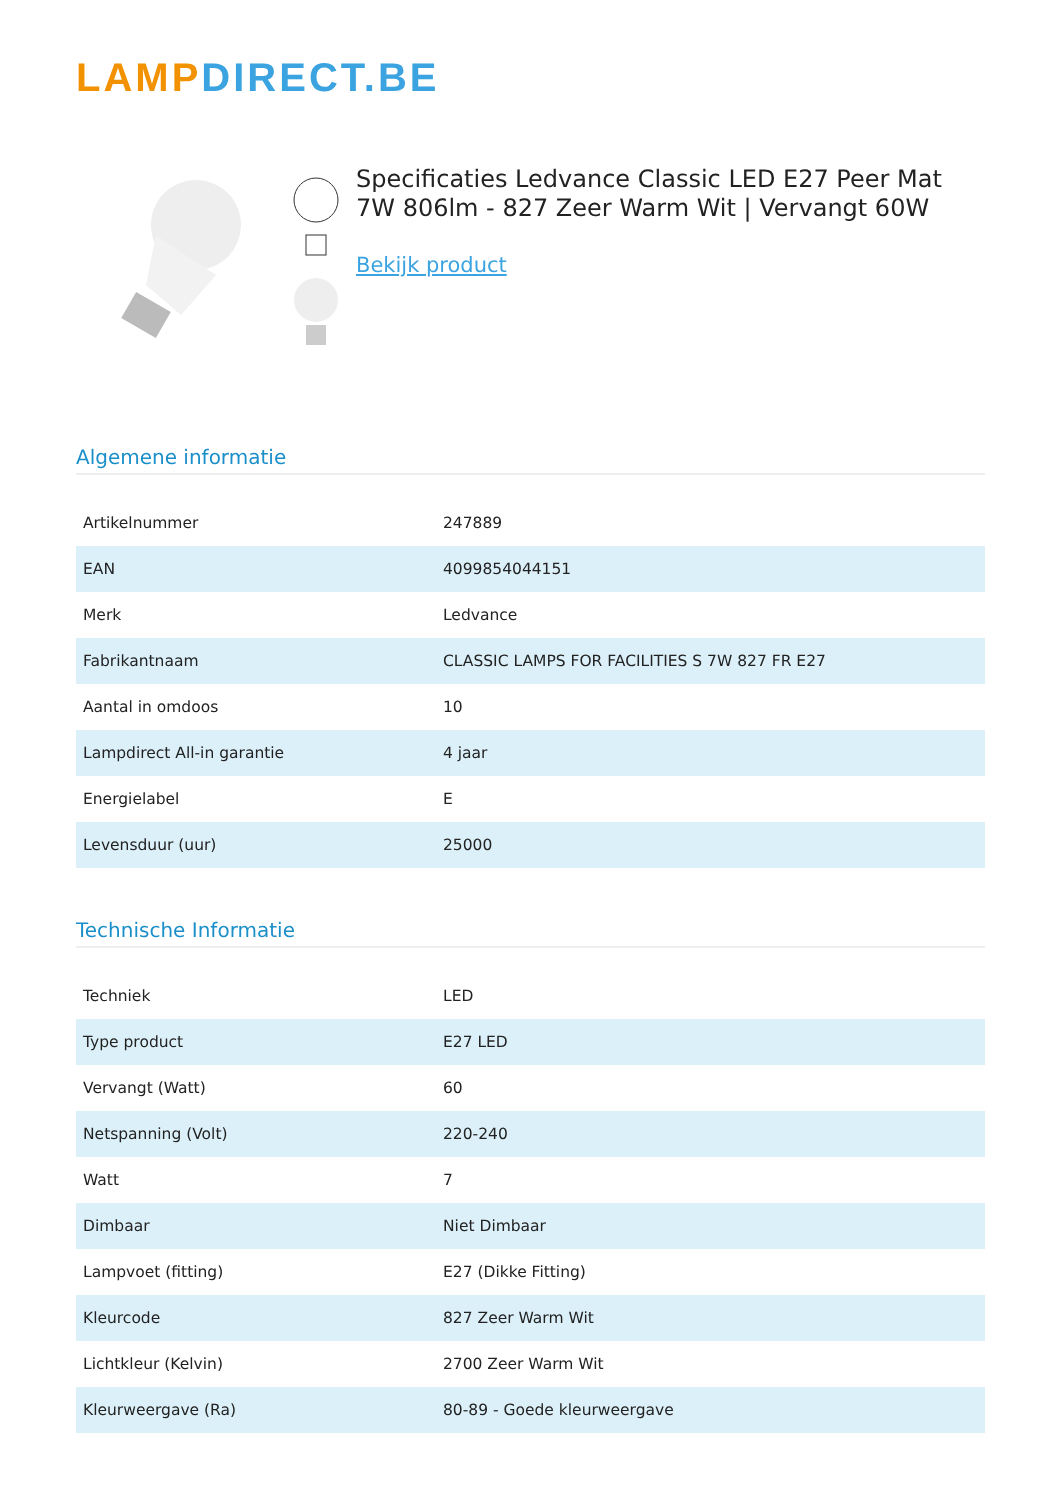LAMPDIRECT.BE
Specificaties Ledvance Classic LED E27 Peer Mat 7W 806lm - 827 Zeer Warm Wit | Vervangt 60W
Bekijk product
Algemene informatie
| Artikelnummer | 247889 |
| EAN | 4099854044151 |
| Merk | Ledvance |
| Fabrikantnaam | CLASSIC LAMPS FOR FACILITIES S 7W 827 FR E27 |
| Aantal in omdoos | 10 |
| Lampdirect All-in garantie | 4 jaar |
| Energielabel | E |
| Levensduur (uur) | 25000 |
Technische Informatie
| Techniek | LED |
| Type product | E27 LED |
| Vervangt (Watt) | 60 |
| Netspanning (Volt) | 220-240 |
| Watt | 7 |
| Dimbaar | Niet Dimbaar |
| Lampvoet (fitting) | E27 (Dikke Fitting) |
| Kleurcode | 827 Zeer Warm Wit |
| Lichtkleur (Kelvin) | 2700 Zeer Warm Wit |
| Kleurweergave (Ra) | 80-89 - Goede kleurweergave |